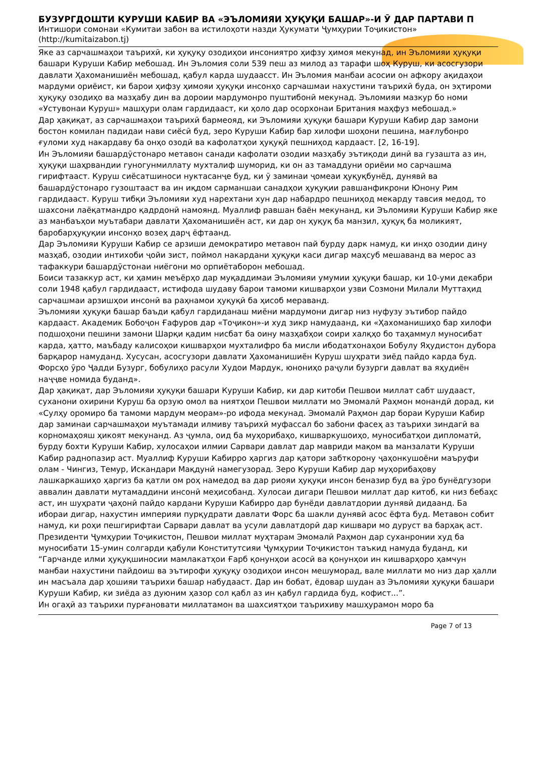БУЗУРГДОШТИ КУРУШИ КАБИР ВА «ЭЪЛОМИЯИ ҲУҚУҚИ БАШАР»-И Ӯ ДАР ПАРТАВИ П
Интишори сомонаи «Кумитаи забон ва истилоҳоти назди Ҳукумати Ҷумҳурии Тоҷикистон»
(http://kumitaizabon.tj)
Яке аз сарчашмаҳои таърихӣ, ки ҳуқуқу озодиҳои инсониятро ҳифзу ҳимоя мекунад, ин Эъломияи ҳуқуқи башари Куруши Кабир мебошад. Ин Эъломия соли 539 пеш аз милод аз тарафи шоҳ Куруш, ки асосгузори давлати Ҳахоманишиён мебошад, қабул карда шудаасст. Ин Эъломия манбаи асосии он афкору ақидаҳои мардуми ориёист, ки барои ҳифзу ҳимояи ҳуқуқи инсонҳо сарчашмаи нахустини таърихӣ буда, он эҳтироми ҳуқуқу озодиҳо ва мазҳабу дин ва дороии мардумонро пуштибонӣ мекунад. Эъломияи мазкур бо номи «Устувонаи Куруш» машҳури олам гардидааст, ки ҳоло дар осорхонаи Британия маҳфуз мебошад.»
Дар ҳақиқат, аз сарчашмаҳои таърихӣ бармеояд, ки Эъломияи ҳуқуқи башари Куруши Кабир дар замони бостон комилан падидаи нави сиёсӣ буд, зеро Куруши Кабир бар хилофи шоҳони пешина, мағлубонро ғуломи худ накардаву ба онҳо озодӣ ва кафолатҳои ҳуқуқӣ пешниҳод кардааст. [2, 16-19].
Ин Эъломияи башардӯстонаро метавон санади кафолати озодии мазҳабу эътиқоди динӣ ва гузашта аз ин, ҳуқуқи шаҳрвандии гуногунмиллату мухталиф шуморид, ки он аз тамаддуни ориёии мо сарчашма гирифтааст. Куруш сиёсатшиноси нуктасанҷе буд, ки ӯ заминаи ҷомеаи ҳуқуқбунёд, дунявӣ ва башардӯстонаро гузоштааст ва ин иқдом сарманшаи санадҳои ҳуқуқии равшанфикрони Юнону Рим гардидааст. Куруш тибқи Эъломияи худ нарехтани хун дар набардро пешниҳод мекарду тавсия медод, то шахсони лаёқатмандро қадрдонӣ намоянд. Муаллиф равшан баён мекунанд, ки Эъломияи Куруши Кабир яке аз манбаъҳои муътабари давлати Ҳахоманишиён аст, ки дар он ҳуқуқ ба манзил, ҳуқуқ ба моликият, баробарҳуқуқии инсонҳо возеҳ дарҷ ёфтаанд.
Дар Эъломияи Куруши Кабир се арзиши демократиро метавон пай бурду дарк намуд, ки инҳо озодии дину мазҳаб, озодии интихоби ҷойи зист, поймол накардани ҳуқуқи каси дигар маҳсуб мешаванд ва мерос аз тафаккури башардӯстонаи ниёгони мо орпиётаборон мебошад.
Боиси тазаккур аст, ки ҳамин меъёрҳо дар муқаддимаи Эъломияи умумии ҳуқуқи башар, ки 10-уми декабри соли 1948 қабул гардидааст, истифода шудаву барои тамоми кишварҳои узви Созмони Милали Муттаҳид сарчашмаи арзишҳои инсонӣ ва раҳнамои ҳуқуқӣ ба ҳисоб мераванд.
Эъломияи ҳуқуқи башар баъди қабул гардиданаш миёни мардумони дигар низ нуфузу эътибор пайдо кардааст. Академик Бобоҷон Ғафуров дар «Тоҷикон»-и худ зикр намудаанд, ки «Ҳахоманишиҳо бар хилофи подшоҳони пешини замони Шарқи қадим нисбат ба оину мазҳабҳои соири халқҳо бо таҳаммул муносибат карда, ҳатто, маъбаду калисоҳои кишварҳои мухталифро ба мисли ибодатхонаҳои Бобулу Яҳудистон дубора барқарор намуданд. Хусусан, асосгузори давлати Ҳахоманишиён Куруш шуҳрати зиёд пайдо карда буд. Форсҳо ӯро Ҷадди Бузург, бобулиҳо расули Худои Мардук, юнониҳо раҷули бузурги давлат ва яҳудиён наҷҷве номида буданд».
Дар ҳақиқат, дар Эъломияи ҳуқуқи башари Куруши Кабир, ки дар китоби Пешвои миллат сабт шудааст, суханони охирини Куруш ба орзую омол ва ниятҳои Пешвои миллати мо Эмомалӣ Раҳмон монандӣ дорад, ки «Сулҳу оромиро ба тамоми мардум меорам»-ро ифода мекунад. Эмомалӣ Раҳмон дар бораи Куруши Кабир дар заминаи сарчашмаҳои муътамади илмиву таърихӣ муфассал бо забони фасеҳ аз таърихи зиндагӣ ва корномаҳояш ҳикоят мекунанд. Аз ҷумла, оид ба муҳорибаҳо, кишваркушоиҳо, муносибатҳои дипломатӣ, бурду бохти Куруши Кабир, хулосаҳои илмии Сарвари давлат дар мавриди мақом ва манзалати Куруши Кабир раднопазир аст. Муаллиф Куруши Кабирро ҳаргиз дар қатори забткорону ҷаҳонкушоёни маъруфи олам - Чингиз, Темур, Искандари Мақдунӣ намегузорад. Зеро Куруши Кабир дар муҳорибаҳову лашкаркашиҳо ҳаргиз ба қатли ом роҳ намедод ва дар риояи ҳуқуқи инсон беназир буд ва ӯро бунёдгузори аввалин давлати мутамаддини инсонӣ меҳисобанд. Хулосаи дигари Пешвои миллат дар китоб, ки низ бебаҳс аст, ин шуҳрати ҷаҳонӣ пайдо кардани Куруши Кабирро дар бунёди давлатдории дунявӣ дидаанд. Ба ибораи дигар, нахустин империяи пурқудрати давлати Форс ба шакли дунявӣ асос ёфта буд. Метавон собит намуд, ки роҳи пешгирифтаи Сарвари давлат ва усули давлатдорӣ дар кишвари мо дуруст ва барҳақ аст.
Президенти Ҷумҳурии Тоҷикистон, Пешвои миллат муҳтарам Эмомалӣ Раҳмон дар суханронии худ ба муносибати 15-умин солгарди қабули Конститутсияи Ҷумҳурии Тоҷикистон таъкид намуда буданд, ки “Гарчанде илми ҳуқуқшиносии мамлакатҳои Ғарб қонунҳои асосӣ ва қонунҳои ин кишварҳоро ҳамчун манбаи нахустини пайдоиш ва эътирофи ҳуқуқу озодиҳои инсон мешуморад, вале миллати мо низ дар ҳалли ин масъала дар ҳошияи таърихи башар набудааст. Дар ин бобат, ёдовар шудан аз Эъломияи ҳуқуқи башари Куруши Кабир, ки зиёда аз дуюним ҳазор сол қабл аз ин қабул гардида буд, кофист...”.
Ин огаҳӣ аз таърихи пурғановати миллатамон ва шахсиятҳои таърихиву машҳурамон моро ба
Page 7 of 13